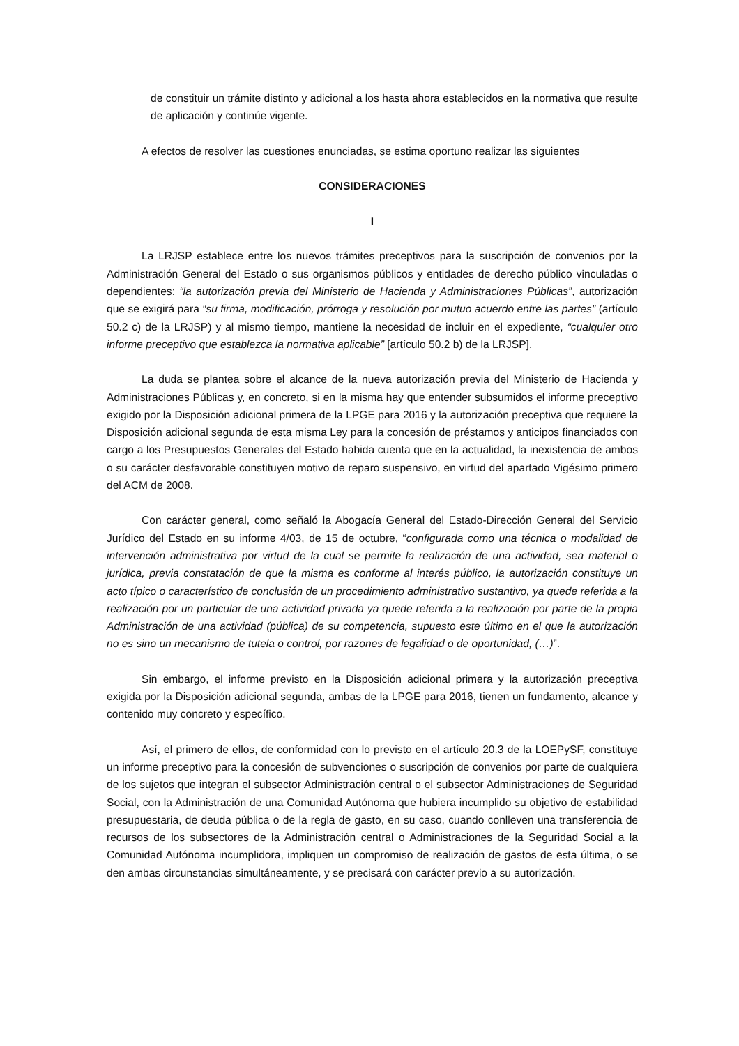de constituir un trámite distinto y adicional a los hasta ahora establecidos en la normativa que resulte de aplicación y continúe vigente.
A efectos de resolver las cuestiones enunciadas, se estima oportuno realizar las siguientes
CONSIDERACIONES
I
La LRJSP establece entre los nuevos trámites preceptivos para la suscripción de convenios por la Administración General del Estado o sus organismos públicos y entidades de derecho público vinculadas o dependientes: “la autorización previa del Ministerio de Hacienda y Administraciones Públicas”, autorización que se exigirá para “su firma, modificación, prórroga y resolución por mutuo acuerdo entre las partes” (artículo 50.2 c) de la LRJSP) y al mismo tiempo, mantiene la necesidad de incluir en el expediente, “cualquier otro informe preceptivo que establezca la normativa aplicable” [artículo 50.2 b) de la LRJSP].
La duda se plantea sobre el alcance de la nueva autorización previa del Ministerio de Hacienda y Administraciones Públicas y, en concreto, si en la misma hay que entender subsumidos el informe preceptivo exigido por la Disposición adicional primera de la LPGE para 2016 y la autorización preceptiva que requiere la Disposición adicional segunda de esta misma Ley para la concesión de préstamos y anticipos financiados con cargo a los Presupuestos Generales del Estado habida cuenta que en la actualidad, la inexistencia de ambos o su carácter desfavorable constituyen motivo de reparo suspensivo, en virtud del apartado Vigésimo primero del ACM de 2008.
Con carácter general, como señaló la Abogacía General del Estado-Dirección General del Servicio Jurídico del Estado en su informe 4/03, de 15 de octubre, “configurada como una técnica o modalidad de intervención administrativa por virtud de la cual se permite la realización de una actividad, sea material o jurídica, previa constatación de que la misma es conforme al interés público, la autorización constituye un acto típico o característico de conclusión de un procedimiento administrativo sustantivo, ya quede referida a la realización por un particular de una actividad privada ya quede referida a la realización por parte de la propia Administración de una actividad (pública) de su competencia, supuesto este último en el que la autorización no es sino un mecanismo de tutela o control, por razones de legalidad o de oportunidad, (…)”.
Sin embargo, el informe previsto en la Disposición adicional primera y la autorización preceptiva exigida por la Disposición adicional segunda, ambas de la LPGE para 2016, tienen un fundamento, alcance y contenido muy concreto y específico.
Así, el primero de ellos, de conformidad con lo previsto en el artículo 20.3 de la LOEPySF, constituye un informe preceptivo para la concesión de subvenciones o suscripción de convenios por parte de cualquiera de los sujetos que integran el subsector Administración central o el subsector Administraciones de Seguridad Social, con la Administración de una Comunidad Autónoma que hubiera incumplido su objetivo de estabilidad presupuestaria, de deuda pública o de la regla de gasto, en su caso, cuando conlleven una transferencia de recursos de los subsectores de la Administración central o Administraciones de la Seguridad Social a la Comunidad Autónoma incumplidora, impliquen un compromiso de realización de gastos de esta última, o se den ambas circunstancias simultáneamente, y se precisará con carácter previo a su autorización.